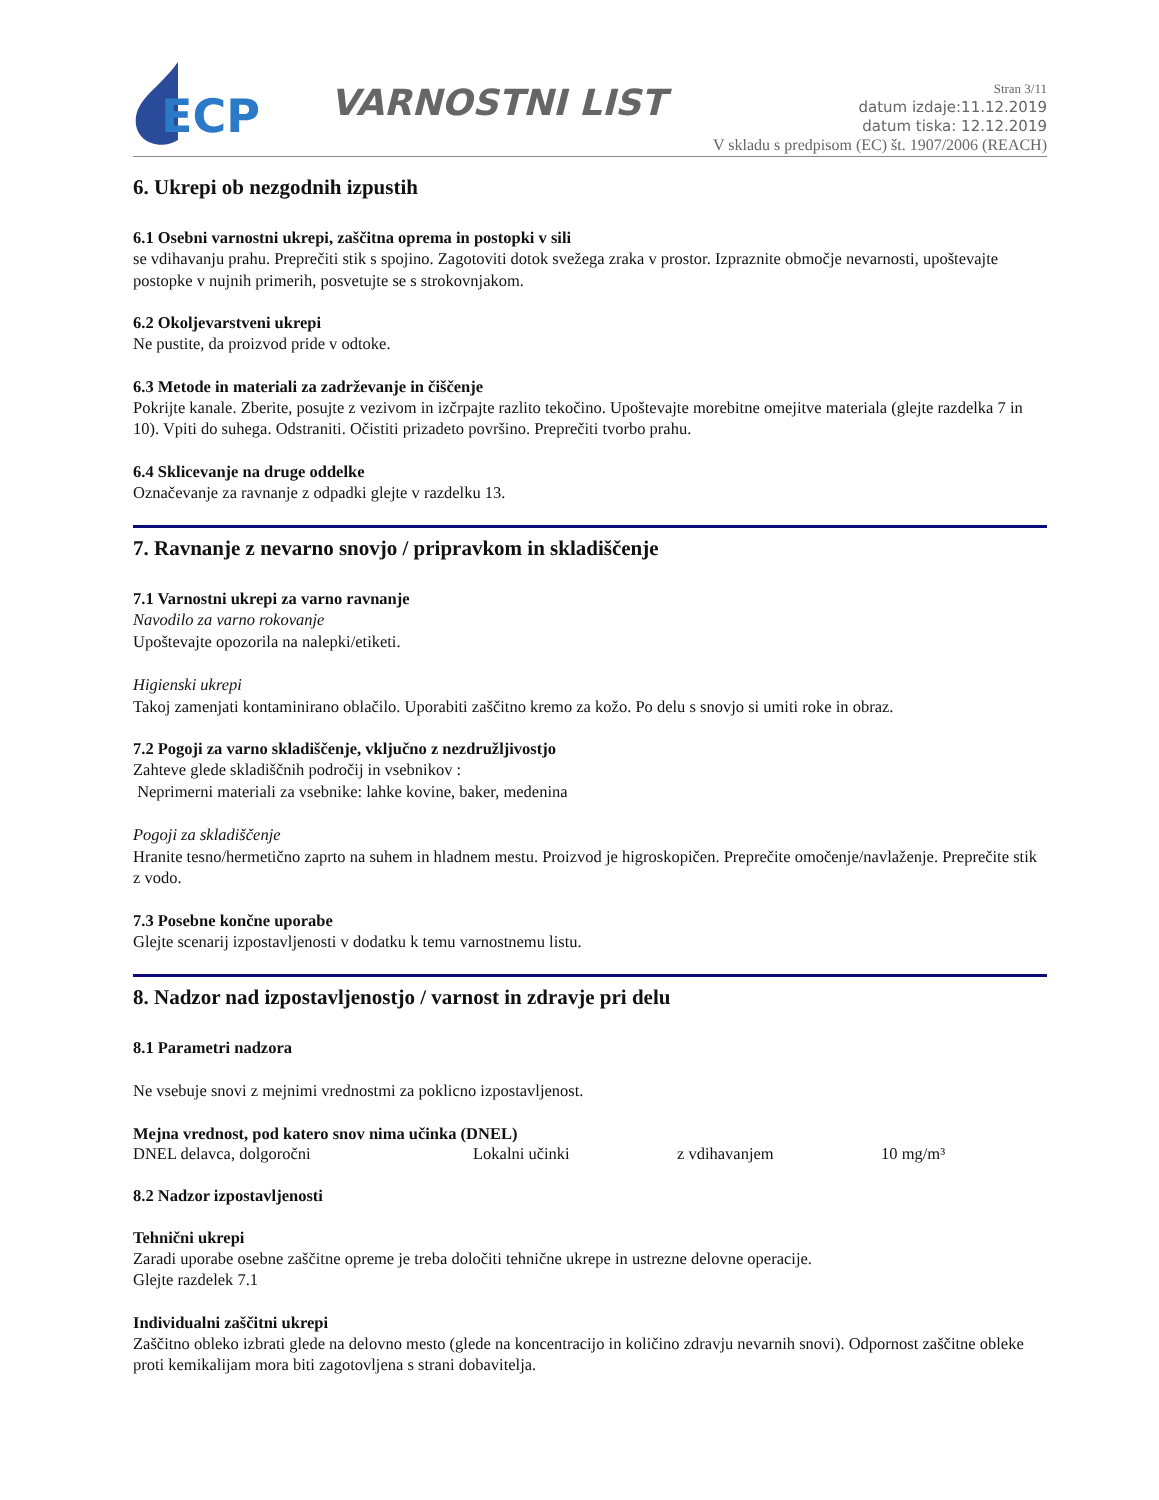ECP
VARNOSTNI LIST
Stran 3/11
datum izdaje:11.12.2019
datum tiska: 12.12.2019
V skladu s predpisom (EC) št. 1907/2006 (REACH)
6. Ukrepi ob nezgodnih izpustih
6.1 Osebni varnostni ukrepi, zaščitna oprema in postopki v sili
se vdihavanju prahu. Preprečiti stik s spojino. Zagotoviti dotok svežega zraka v prostor. Izpraznite območje nevarnosti, upoštevajte postopke v nujnih primerih, posvetujte se s strokovnjakom.
6.2 Okoljevarstveni ukrepi
Ne pustite, da proizvod pride v odtoke.
6.3 Metode in materiali za zadrževanje in čiščenje
Pokrijte kanale. Zberite, posujte z vezivom in izčrpajte razlito tekočino. Upoštevajte morebitne omejitve materiala (glejte razdelka 7 in 10). Vpiti do suhega. Odstraniti. Očistiti prizadeto površino. Preprečiti tvorbo prahu.
6.4 Sklicevanje na druge oddelke
Označevanje za ravnanje z odpadki glejte v razdelku 13.
7. Ravnanje z nevarno snovjo / pripravkom in skladiščenje
7.1 Varnostni ukrepi za varno ravnanje
Navodilo za varno rokovanje
Upoštevajte opozorila na nalepki/etiketi.
Higienski ukrepi
Takoj zamenjati kontaminirano oblačilo. Uporabiti zaščitno kremo za kožo. Po delu s snovjo si umiti roke in obraz.
7.2 Pogoji za varno skladiščenje, vključno z nezdružljivostjo
Zahteve glede skladiščnih področij in vsebnikov :
Neprimerni materiali za vsebnike: lahke kovine, baker, medenina
Pogoji za skladiščenje
Hranite tesno/hermetično zaprto na suhem in hladnem mestu. Proizvod je higroskopičen. Preprečite omočenje/navlaženje. Preprečite stik z vodo.
7.3 Posebne končne uporabe
Glejte scenarij izpostavljenosti v dodatku k temu varnostnemu listu.
8. Nadzor nad izpostavljenostjo / varnost in zdravje pri delu
8.1 Parametri nadzora
Ne vsebuje snovi z mejnimi vrednostmi za poklicno izpostavljenost.
Mejna vrednost, pod katero snov nima učinka (DNEL)
| DNEL delavca, dolgoročni | Lokalni učinki | z vdihavanjem | 10 mg/m³ |
8.2 Nadzor izpostavljenosti
Tehnični ukrepi
Zaradi uporabe osebne zaščitne opreme je treba določiti tehnične ukrepe in ustrezne delovne operacije.
Glejte razdelek 7.1
Individualni zaščitni ukrepi
Zaščitno obleko izbrati glede na delovno mesto (glede na koncentracijo in količino zdravju nevarnih snovi). Odpornost zaščitne obleke proti kemikalijam mora biti zagotovljena s strani dobavitelja.